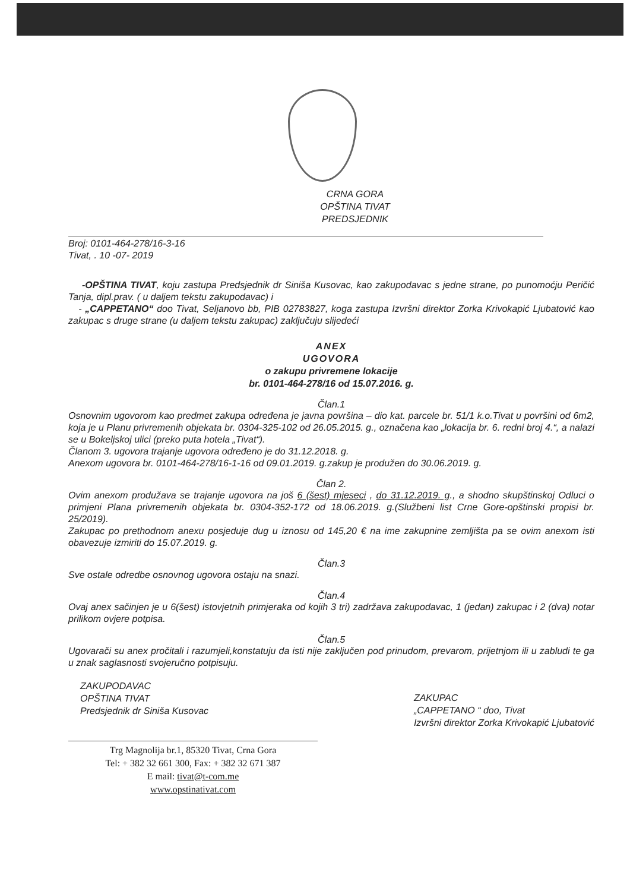CRNA GORA
OPŠTINA TIVAT
PREDSJEDNIK
Broj: 0101-464-278/16-3-16
Tivat, . 10 -07- 2019
-OPŠTINA TIVAT, koju zastupa Predsjednik dr Siniša Kusovac, kao zakupodavac s jedne strane, po punomoćju Peričić Tanja, dipl.prav. ( u daljem tekstu zakupodavac) i
- „CAPPETANO“ doo Tivat, Seljanovo bb, PIB 02783827, koga zastupa Izvršni direktor Zorka Krivokapić Ljubatović kao zakupac s druge strane (u daljem tekstu zakupac) zaključuju slijedeći
ANEX
UGOVORA
o zakupu privremene lokacije
br. 0101-464-278/16 od 15.07.2016. g.
Član.1
Osnovnim ugovorom kao predmet zakupa određena je javna površina – dio kat. parcele br. 51/1 k.o.Tivat u površini od 6m2, koja je u Planu privremenih objekata br. 0304-325-102 od 26.05.2015. g., označena kao „lokacija br. 6. redni broj 4.“, a nalazi se u Bokeljskoj ulici (preko puta hotela „Tivat“).
Članom 3. ugovora trajanje ugovora određeno je do 31.12.2018. g.
Anexom ugovora br. 0101-464-278/16-1-16 od 09.01.2019. g.zakup je produžen do 30.06.2019. g.
Član 2.
Ovim anexom produžava se trajanje ugovora na još 6 (šest) mjeseci , do 31.12.2019. g., a shodno skupštinskoj Odluci o primjeni Plana privremenih objekata br. 0304-352-172 od 18.06.2019. g.(Službeni list Crne Gore-opštinski propisi br. 25/2019).
Zakupac po prethodnom anexu posjeduje dug u iznosu od 145,20 € na ime zakupnine zemljišta pa se ovim anexom isti obavezuje izmiriti do 15.07.2019. g.
Član.3
Sve ostale odredbe osnovnog ugovora ostaju na snazi.
Član.4
Ovaj anex sačinjen je u 6(šest) istovjetnih primjeraka od kojih 3 tri) zadržava zakupodavac, 1 (jedan) zakupac i 2 (dva) notar prilikom ovjere potpisa.
Član.5
Ugovarači su anex pročitali i razumjeli,konstatuju da isti nije zaključen pod prinudom, prevarom, prijetnjom ili u zabludi te ga u znak saglasnosti svojeručno potpisuju.
ZAKUPODAVAC
OPŠTINA TIVAT
Predsjednik dr Siniša Kusovac
ZAKUPAC
„CAPPETANO “ doo, Tivat
Izvršni direktor Zorka Krivokapić Ljubatović
Trg Magnolija br.1, 85320 Tivat, Crna Gora
Tel: + 382 32 661 300, Fax: + 382 32 671 387
E mail: tivat@t-com.me
www.opstinativat.com